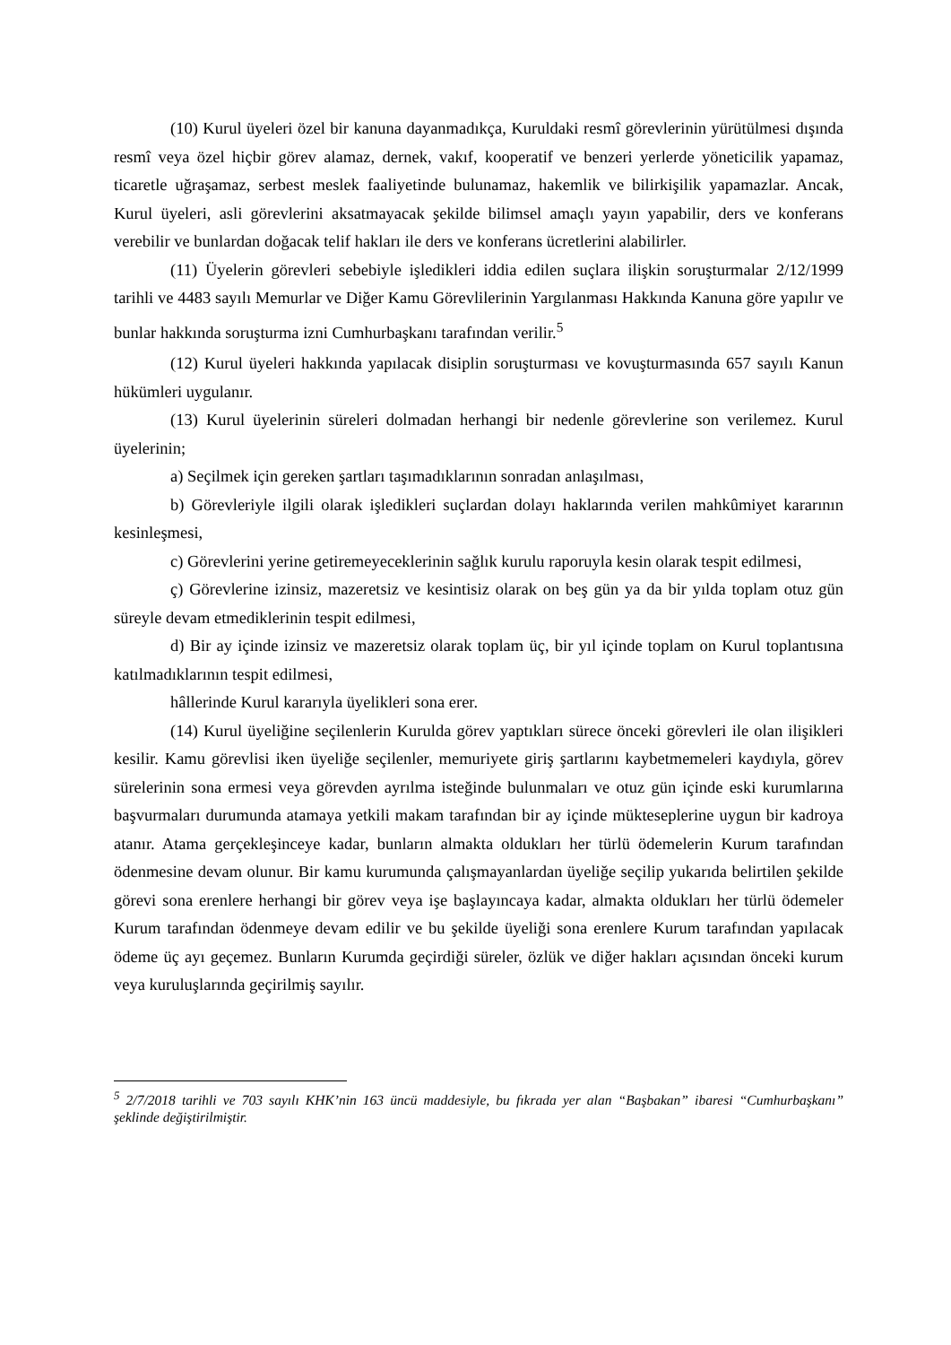(10) Kurul üyeleri özel bir kanuna dayanmadıkça, Kuruldaki resmî görevlerinin yürütülmesi dışında resmî veya özel hiçbir görev alamaz, dernek, vakıf, kooperatif ve benzeri yerlerde yöneticilik yapamaz, ticaretle uğraşamaz, serbest meslek faaliyetinde bulunamaz, hakemlik ve bilirkişilik yapamazlar. Ancak, Kurul üyeleri, asli görevlerini aksatmayacak şekilde bilimsel amaçlı yayın yapabilir, ders ve konferans verebilir ve bunlardan doğacak telif hakları ile ders ve konferans ücretlerini alabilirler.
(11) Üyelerin görevleri sebebiyle işledikleri iddia edilen suçlara ilişkin soruşturmalar 2/12/1999 tarihli ve 4483 sayılı Memurlar ve Diğer Kamu Görevlilerinin Yargılanması Hakkında Kanuna göre yapılır ve bunlar hakkında soruşturma izni Cumhurbaşkanı tarafından verilir.<sup>5</sup>
(12) Kurul üyeleri hakkında yapılacak disiplin soruşturması ve kovuşturmasında 657 sayılı Kanun hükümleri uygulanır.
(13) Kurul üyelerinin süreleri dolmadan herhangi bir nedenle görevlerine son verilemez. Kurul üyelerinin;
a) Seçilmek için gereken şartları taşımadıklarının sonradan anlaşılması,
b) Görevleriyle ilgili olarak işledikleri suçlardan dolayı haklarında verilen mahkûmiyet kararının kesinleşmesi,
c) Görevlerini yerine getiremeyeceklerinin sağlık kurulu raporuyla kesin olarak tespit edilmesi,
ç) Görevlerine izinsiz, mazeretsiz ve kesintisiz olarak on beş gün ya da bir yılda toplam otuz gün süreyle devam etmediklerinin tespit edilmesi,
d) Bir ay içinde izinsiz ve mazeretsiz olarak toplam üç, bir yıl içinde toplam on Kurul toplantısına katılmadıklarının tespit edilmesi,
hâllerinde Kurul kararıyla üyelikleri sona erer.
(14) Kurul üyeliğine seçilenlerin Kurulda görev yaptıkları sürece önceki görevleri ile olan ilişikleri kesilir. Kamu görevlisi iken üyeliğe seçilenler, memuriyete giriş şartlarını kaybetmemeleri kaydıyla, görev sürelerinin sona ermesi veya görevden ayrılma isteğinde bulunmaları ve otuz gün içinde eski kurumlarına başvurmaları durumunda atamaya yetkili makam tarafından bir ay içinde mükteseplerine uygun bir kadroya atanır. Atama gerçekleşinceye kadar, bunların almakta oldukları her türlü ödemelerin Kurum tarafından ödenmesine devam olunur. Bir kamu kurumunda çalışmayanlardan üyeliğe seçilip yukarıda belirtilen şekilde görevi sona erenlere herhangi bir görev veya işe başlayıncaya kadar, almakta oldukları her türlü ödemeler Kurum tarafından ödenmeye devam edilir ve bu şekilde üyeliği sona erenlere Kurum tarafından yapılacak ödeme üç ayı geçemez. Bunların Kurumda geçirdiği süreler, özlük ve diğer hakları açısından önceki kurum veya kuruluşlarında geçirilmiş sayılır.
<sup>5</sup> 2/7/2018 tarihli ve 703 sayılı KHK’nin 163 üncü maddesiyle, bu fıkrada yer alan “Başbakan” ibaresi “Cumhurbaşkanı” şeklinde değiştirilmiştir.